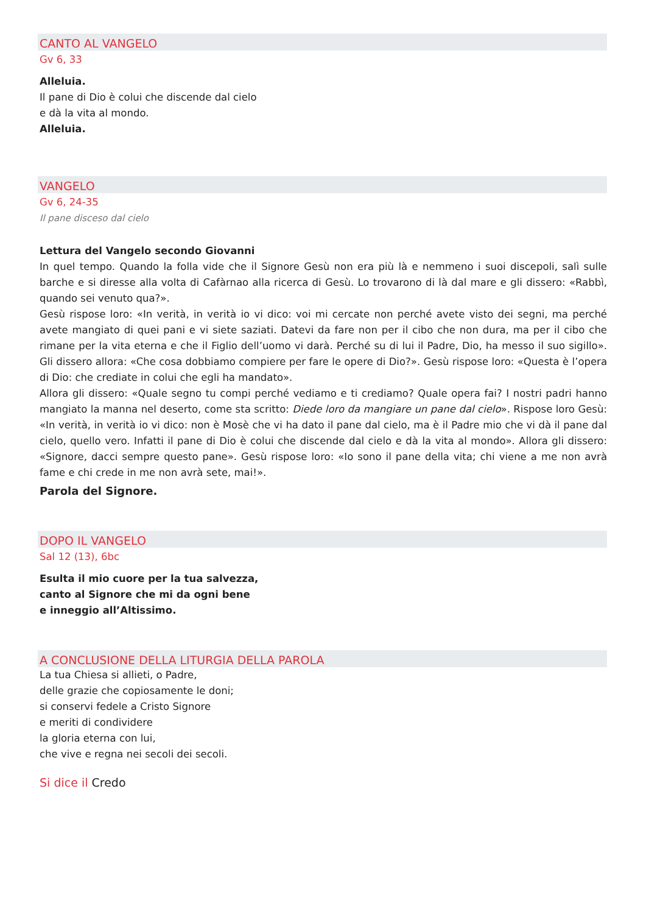CANTO AL VANGELO
Gv 6, 33
Alleluia.
Il pane di Dio è colui che discende dal cielo
e dà la vita al mondo.
Alleluia.
VANGELO
Gv 6, 24-35
Il pane disceso dal cielo
Lettura del Vangelo secondo Giovanni
In quel tempo. Quando la folla vide che il Signore Gesù non era più là e nemmeno i suoi discepoli, salì sulle barche e si diresse alla volta di Cafàrnao alla ricerca di Gesù. Lo trovarono di là dal mare e gli dissero: «Rabbì, quando sei venuto qua?».
Gesù rispose loro: «In verità, in verità io vi dico: voi mi cercate non perché avete visto dei segni, ma perché avete mangiato di quei pani e vi siete saziati. Datevi da fare non per il cibo che non dura, ma per il cibo che rimane per la vita eterna e che il Figlio dell’uomo vi darà. Perché su di lui il Padre, Dio, ha messo il suo sigillo». Gli dissero allora: «Che cosa dobbiamo compiere per fare le opere di Dio?». Gesù rispose loro: «Questa è l’opera di Dio: che crediate in colui che egli ha mandato».
Allora gli dissero: «Quale segno tu compi perché vediamo e ti crediamo? Quale opera fai? I nostri padri hanno mangiato la manna nel deserto, come sta scritto: Diede loro da mangiare un pane dal cielo». Rispose loro Gesù: «In verità, in verità io vi dico: non è Mosè che vi ha dato il pane dal cielo, ma è il Padre mio che vi dà il pane dal cielo, quello vero. Infatti il pane di Dio è colui che discende dal cielo e dà la vita al mondo». Allora gli dissero: «Signore, dacci sempre questo pane». Gesù rispose loro: «Io sono il pane della vita; chi viene a me non avrà fame e chi crede in me non avrà sete, mai!».
Parola del Signore.
DOPO IL VANGELO
Sal 12 (13), 6bc
Esulta il mio cuore per la tua salvezza,
canto al Signore che mi da ogni bene
e inneggio all’Altissimo.
A CONCLUSIONE DELLA LITURGIA DELLA PAROLA
La tua Chiesa si allieti, o Padre,
delle grazie che copiosamente le doni;
si conservi fedele a Cristo Signore
e meriti di condividere
la gloria eterna con lui,
che vive e regna nei secoli dei secoli.
Si dice il Credo